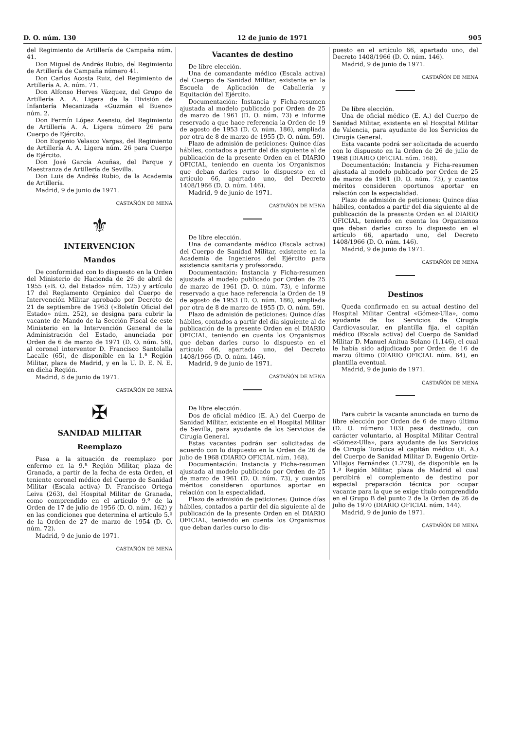D. O. núm. 130 12 de junio de 1971 905
del Regimiento de Artillería de Campaña núm. 41.
Don Miguel de Andrés Rubio, del Regimiento de Artillería de Campaña número 41.
Don Carlos Acosta Ruiz, del Regimiento de Artillería A. A. núm. 71.
Don Alfonso Herves Vázquez, del Grupo de Artillería A. A. Ligera de la División de Infantería Mecanizada «Guzmán el Bueno» núm. 2.
Don Fermín López Asensio, del Regimiento de Artillería A. A. Ligera número 26 para Cuerpo de Ejército.
Don Eugenio Velasco Vargas, del Regimiento de Artillería A. A. Ligera núm. 26 para Cuerpo de Ejército.
Don José García Acuñas, del Parque y Maestranza de Artillería de Sevilla.
Don Luis de Andrés Rubio, de la Academia de Artillería.
Madrid, 9 de junio de 1971.
CASTAÑÓN DE MENA
⚜
INTERVENCION
Mandos
De conformidad con lo dispuesto en la Orden del Ministerio de Hacienda de 26 de abril de 1955 («B. O. del Estado» núm. 125) y artículo 17 del Reglamento Orgánico del Cuerpo de Intervención Militar aprobado por Decreto de 21 de septiembre de 1963 («Boletín Oficial del Estado» núm. 252), se designa para cubrir la vacante de Mando de la Sección Fiscal de este Ministerio en la Intervención General de la Administración del Estado, anunciada por Orden de 6 de marzo de 1971 (D. O. núm. 56), al coronel interventor D. Francisco Santolalla Lacalle (65), de disponible en la 1.ª Región Militar, plaza de Madrid, y en la U. D. E. N. E. en dicha Región.
Madrid, 8 de junio de 1971.
CASTAÑÓN DE MENA
✠
SANIDAD MILITAR
Reemplazo
Pasa a la situación de reemplazo por enfermo en la 9.ª Región Militar, plaza de Granada, a partir de la fecha de esta Orden, el teniente coronel médico del Cuerpo de Sanidad Militar (Escala activa) D. Francisco Ortega Leiva (263), del Hospital Militar de Granada, como comprendido en el artículo 9.º de la Orden de 17 de julio de 1956 (D. O. núm. 162) y en las condiciones que determina el artículo 5.º de la Orden de 27 de marzo de 1954 (D. O. núm. 72).
Madrid, 9 de junio de 1971.
CASTAÑÓN DE MENA
Vacantes de destino
De libre elección.
Una de comandante médico (Escala activa) del Cuerpo de Sanidad Militar, existente en la Escuela de Aplicación de Caballería y Equitación del Ejército.
Documentación: Instancia y Ficha-resumen ajustada al modelo publicado por Orden de 25 de marzo de 1961 (D. O. núm. 73) e informe reservado a que hace referencia la Orden de 19 de agosto de 1953 (D. O. núm. 186), ampliada por otra de 8 de marzo de 1955 (D. O. núm. 59).
Plazo de admisión de peticiones: Quince días hábiles, contados a partir del día siguiente al de publicación de la presente Orden en el DIARIO OFICIAL, teniendo en cuenta los Organismos que deban darles curso lo dispuesto en el artículo 66, apartado uno, del Decreto 1408/1966 (D. O. núm. 146).
Madrid, 9 de junio de 1971.
CASTAÑÓN DE MENA
De libre elección.
Una de comandante médico (Escala activa) del Cuerpo de Sanidad Militar, existente en la Academia de Ingenieros del Ejército para asistencia sanitaria y profesorado.
Documentación: Instancia y Ficha-resumen ajustada al modelo publicado por Orden de 25 de marzo de 1961 (D. O. núm. 73), e informe reservado a que hace referencia la Orden de 19 de agosto de 1953 (D. O. núm. 186), ampliada por otra de 8 de marzo de 1955 (D. O. núm. 59).
Plazo de admisión de peticiones: Quince días hábiles, contados a partir del día siguiente al de publicación de la presente Orden en el DIARIO OFICIAL, teniendo en cuenta los Organismos que deban darles curso lo dispuesto en el artículo 66, apartado uno, del Decreto 1408/1966 (D. O. núm. 146).
Madrid, 9 de junio de 1971.
CASTAÑÓN DE MENA
De libre elección.
Dos de oficial médico (E. A.) del Cuerpo de Sanidad Militar, existente en el Hospital Militar de Sevilla, para ayudante de los Servicios de Cirugía General.
Estas vacantes podrán ser solicitadas de acuerdo con lo dispuesto en la Orden de 26 de julio de 1968 (DIARIO OFICIAL núm. 168).
Documentación: Instancia y Ficha-resumen ajustada al modelo publicado por Orden de 25 de marzo de 1961 (D. O. núm. 73), y cuantos méritos consideren oportunos aportar en relación con la especialidad.
Plazo de admisión de peticiones: Quince días hábiles, contados a partir del día siguiente al de publicación de la presente Orden en el DIARIO OFICIAL, teniendo en cuenta los Organismos que deban darles curso lo dis-
puesto en el artículo 66, apartado uno, del Decreto 1408/1966 (D. O. núm. 146).
Madrid, 9 de junio de 1971.
CASTAÑÓN DE MENA
De libre elección.
Una de oficial médico (E. A.) del Cuerpo de Sanidad Militar, existente en el Hospital Militar de Valencia, para ayudante de los Servicios de Cirugía General.
Esta vacante podrá ser solicitada de acuerdo con lo dispuesto en la Orden de 26 de julio de 1968 (DIARIO OFICIAL núm. 168).
Documentación: Instancia y Ficha-resumen ajustada al modelo publicado por Orden de 25 de marzo de 1961 (D. O. núm. 73), y cuantos méritos consideren oportunos aportar en relación con la especialidad.
Plazo de admisión de peticiones: Quince días hábiles, contados a partir del día siguiente al de publicación de la presente Orden en el DIARIO OFICIAL, teniendo en cuenta los Organismos que deban darles curso lo dispuesto en el artículo 66, apartado uno, del Decreto 1408/1966 (D. O. núm. 146).
Madrid, 9 de junio de 1971.
CASTAÑÓN DE MENA
Destinos
Queda confirmado en su actual destino del Hospital Militar Central «Gómez-Ulla», como ayudante de los Servicios de Cirugía Cardiovascular, en plantilla fija, el capitán médico (Escala activa) del Cuerpo de Sanidad Militar D. Manuel Anitua Solano (1.146), el cual le había sido adjudicado por Orden de 16 de marzo último (DIARIO OFICIAL núm. 64), en plantilla eventual.
Madrid, 9 de junio de 1971.
CASTAÑÓN DE MENA
Para cubrir la vacante anunciada en turno de libre elección por Orden de 6 de mayo último (D. O. número 103) pasa destinado, con carácter voluntario, al Hospital Militar Central «Gómez-Ulla», para ayudante de los Servicios de Cirugía Torácica el capitán médico (E. A.) del Cuerpo de Sanidad Militar D. Eugenio Ortiz-Villajos Fernández (1.279), de disponible en la 1.ª Región Militar, plaza de Madrid el cual percibirá el complemento de destino por especial preparación técnica por ocupar vacante para la que se exige título comprendido en el Grupo B del punto 2 de la Orden de 26 de julio de 1970 (DIARIO OFICIAL núm. 144).
Madrid, 9 de junio de 1971.
CASTAÑÓN DE MENA